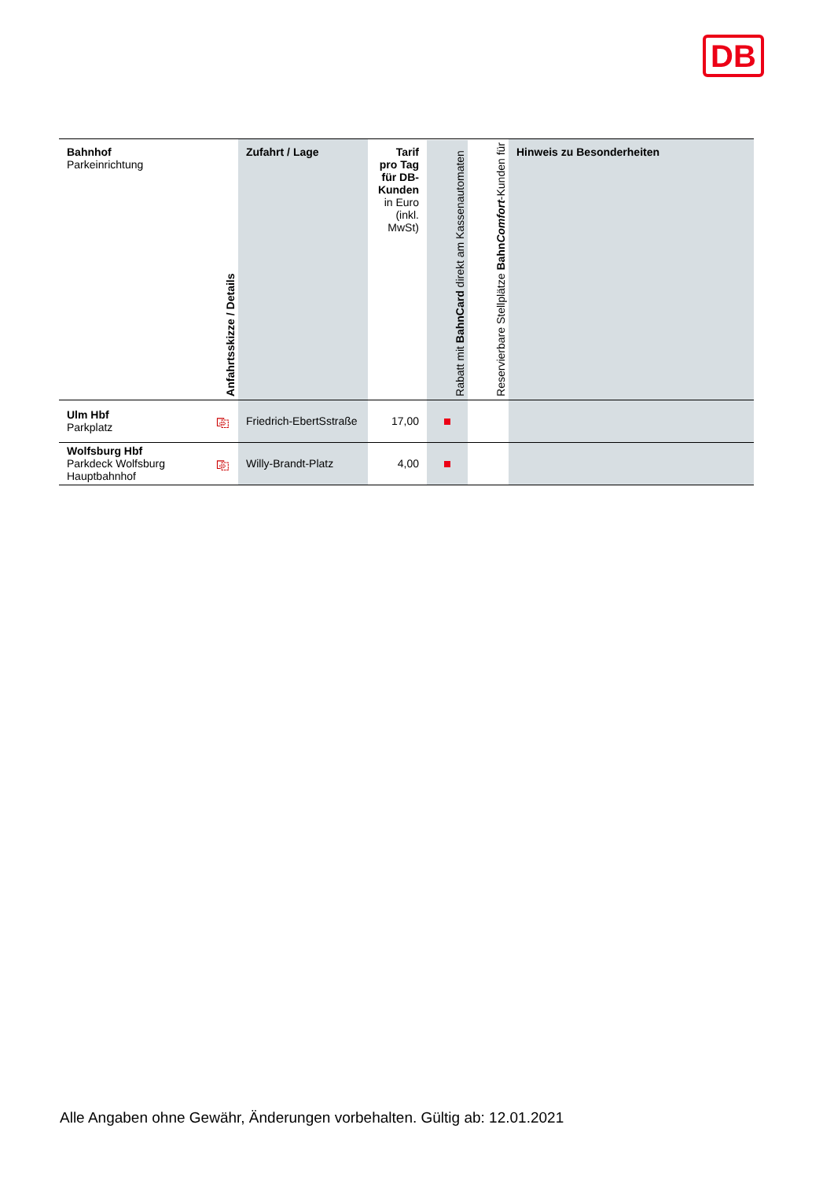DB
| Bahnhof Parkeinrichtung | Anfahrtsskizze / Details | Zufahrt / Lage | Tarif pro Tag für DB-Kunden in Euro (inkl. MwSt) | Rabatt mit BahnCard direkt am Kassenautomaten | Reservierbare Stellplätze Bahn Comfort -Kunden für | Hinweis zu Besonderheiten |
| --- | --- | --- | --- | --- | --- | --- |
| Ulm Hbf Parkplatz | ⎘ | Friedrich-EbertSstraße | 17,00 | | | |
| Wolfsburg Hbf Parkdeck Wolfsburg Hauptbahnhof | ⎘ | Willy-Brandt-Platz | 4,00 | | | |
Alle Angaben ohne Gewähr, Änderungen vorbehalten. Gültig ab: 12.01.2021